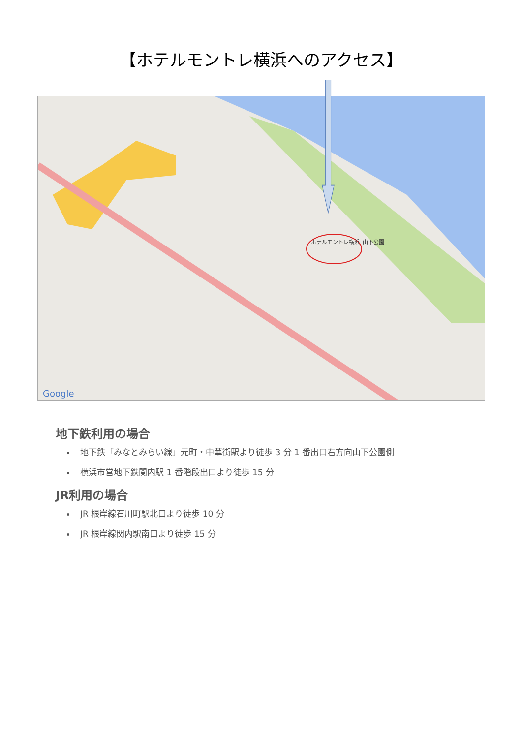【ホテルモントレ横浜へのアクセス】
ホテルモントレ横浜
山下公園
Google
地下鉄利用の場合
地下鉄「みなとみらい線」元町・中華街駅より徒歩 3 分 1 番出口右方向山下公園側
横浜市営地下鉄関内駅 1 番階段出口より徒歩 15 分
JR利用の場合
JR 根岸線石川町駅北口より徒歩 10 分
JR 根岸線関内駅南口より徒歩 15 分